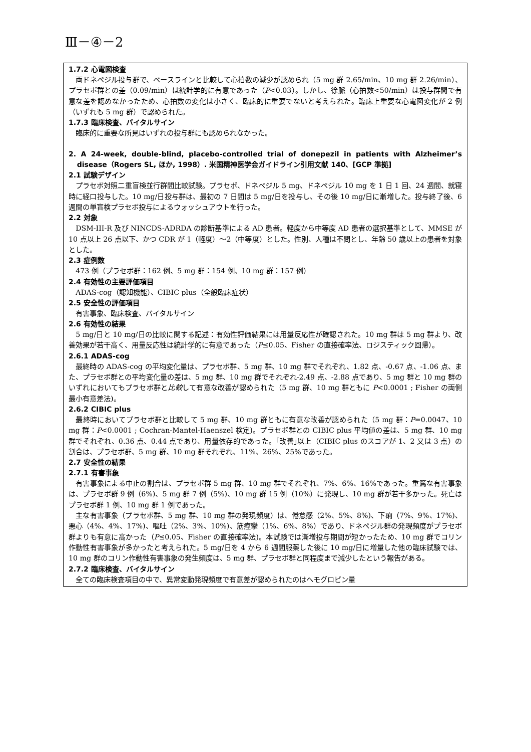Ⅲ－④－2
1.7.2 心電図検査
両ドネペジル投与群で、ベースラインと比較して心拍数の減少が認められ（5 mg 群 2.65/min、10 mg 群 2.26/min）、プラセボ群との差（0.09/min）は統計学的に有意であった（P<0.03）。しかし、徐脈（心拍数<50/min）は投与群間で有意な差を認めなかったため、心拍数の変化は小さく、臨床的に重要でないと考えられた。臨床上重要な心電図変化が 2 例（いずれも 5 mg 群）で認められた。
1.7.3 臨床検査、バイタルサイン
臨床的に重要な所見はいずれの投与群にも認められなかった。
2. A 24-week, double-blind, placebo-controlled trial of donepezil in patients with Alzheimer’s disease（Rogers SL, ほか, 1998）. 米国精神医学会ガイドライン引用文献 140、[GCP 準拠]
2.1 試験デザイン
プラセボ対照二重盲検並行群間比較試験。プラセボ、ドネペジル 5 mg、ドネペジル 10 mg を 1 日 1 回、24 週間、就寝時に経口投与した。10 mg/日投与群は、最初の 7 日間は 5 mg/日を投与し、その後 10 mg/日に漸増した。投与終了後、6 週間の単盲検プラセボ投与によるウォッシュアウトを行った。
2.2 対象
DSM-III-R 及び NINCDS-ADRDA の診断基準による AD 患者。軽度から中等度 AD 患者の選択基準として、MMSE が 10 点以上 26 点以下、かつ CDR が 1（軽度）～2（中等度）とした。性別、人種は不問とし、年齢 50 歳以上の患者を対象とした。
2.3 症例数
473 例（プラセボ群：162 例、5 mg 群：154 例、10 mg 群：157 例）
2.4 有効性の主要評価項目
ADAS-cog（認知機能）、CIBIC plus（全般臨床症状）
2.5 安全性の評価項目
有害事象、臨床検査、バイタルサイン
2.6 有効性の結果
5 mg/日と 10 mg/日の比較に関する記述：有効性評価結果には用量反応性が確認された。10 mg 群は 5 mg 群より、改善効果が若干高く、用量反応性は統計学的に有意であった（P≤0.05、Fisher の直接確率法、ロジスティック回帰）。
2.6.1 ADAS-cog
最終時の ADAS-cog の平均変化量は、プラセボ群、5 mg 群、10 mg 群でそれぞれ、1.82 点、-0.67 点、-1.06 点、また、プラセボ群との平均変化量の差は、5 mg 群、10 mg 群でそれぞれ-2.49 点、-2.88 点であり、5 mg 群と 10 mg 群のいずれにおいてもプラセボ群と比較して有意な改善が認められた（5 mg 群、10 mg 群ともに P<0.0001 ; Fisher の両側最小有意差法)。
2.6.2 CIBIC plus
最終時においてプラセボ群と比較して 5 mg 群、10 mg 群ともに有意な改善が認められた（5 mg 群：P=0.0047、10 mg 群：P<0.0001 ; Cochran-Mantel-Haenszel 検定)。プラセボ群との CIBIC plus 平均値の差は、5 mg 群、10 mg 群でそれぞれ、0.36 点、0.44 点であり、用量依存的であった。｢改善｣以上（CIBIC plus のスコアが 1、2 又は 3 点）の割合は、プラセボ群、5 mg 群、10 mg 群それぞれ、11%、26%、25%であった。
2.7 安全性の結果
2.7.1 有害事象
有害事象による中止の割合は、プラセボ群 5 mg 群、10 mg 群でそれぞれ、7%、6%、16%であった。重篤な有害事象は、プラセボ群 9 例（6%)、5 mg 群 7 例（5%)、10 mg 群 15 例（10%）に発現し、10 mg 群が若干多かった。死亡はプラセボ群 1 例、10 mg 群 1 例であった。
主な有害事象（プラセボ群、5 mg 群、10 mg 群の発現頻度）は、倦怠感（2%、5%、8%)、下痢（7%、9%、17%)、悪心（4%、4%、17%)、嘔吐（2%、3%、10%)、筋痙攣（1%、6%、8%）であり、ドネペジル群の発現頻度がプラセボ群よりも有意に高かった（P≤0.05、Fisher の直接確率法)。本試験では漸増投与期間が短かったため、10 mg 群でコリン作動性有害事象が多かったと考えられた。5 mg/日を 4 から 6 週間服薬した後に 10 mg/日に増量した他の臨床試験では、10 mg 群のコリン作動性有害事象の発生頻度は、5 mg 群、プラセボ群と同程度まで減少したという報告がある。
2.7.2 臨床検査、バイタルサイン
全ての臨床検査項目の中で、異常変動発現頻度で有意差が認められたのはヘモグロビン量